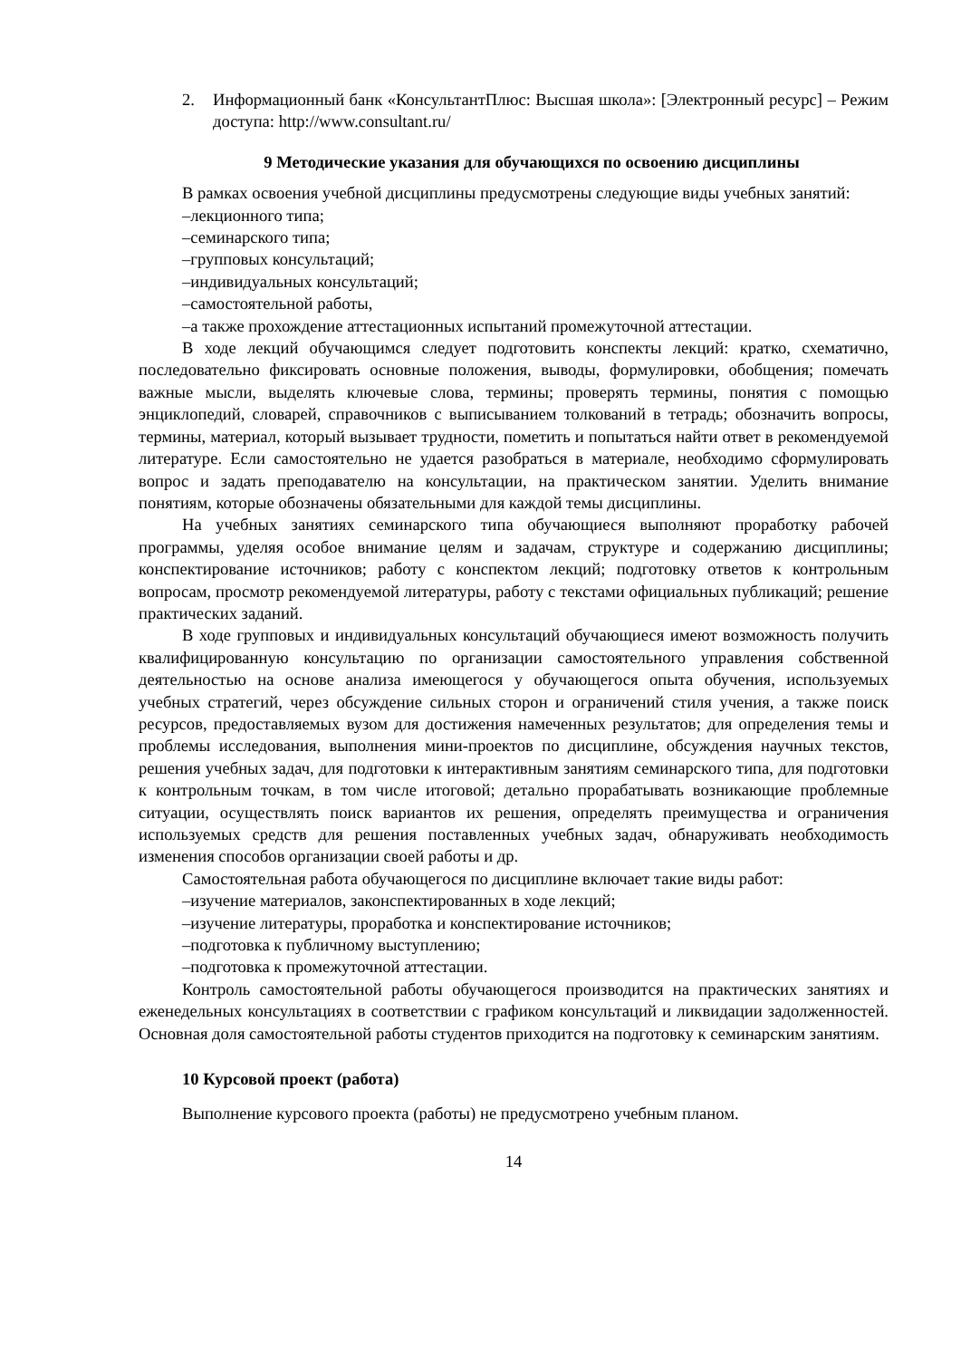2. Информационный банк «КонсультантПлюс: Высшая школа»: [Электронный ресурс] – Режим доступа: http://www.consultant.ru/
9 Методические указания для обучающихся по освоению дисциплины
В рамках освоения учебной дисциплины предусмотрены следующие виды учебных занятий:
–лекционного типа;
–семинарского типа;
–групповых консультаций;
–индивидуальных консультаций;
–самостоятельной работы,
–а также прохождение аттестационных испытаний промежуточной аттестации.
В ходе лекций обучающимся следует подготовить конспекты лекций: кратко, схематично, последовательно фиксировать основные положения, выводы, формулировки, обобщения; помечать важные мысли, выделять ключевые слова, термины; проверять термины, понятия с помощью энциклопедий, словарей, справочников с выписыванием толкований в тетрадь; обозначить вопросы, термины, материал, который вызывает трудности, пометить и попытаться найти ответ в рекомендуемой литературе. Если самостоятельно не удается разобраться в материале, необходимо сформулировать вопрос и задать преподавателю на консультации, на практическом занятии. Уделить внимание понятиям, которые обозначены обязательными для каждой темы дисциплины.
На учебных занятиях семинарского типа обучающиеся выполняют проработку рабочей программы, уделяя особое внимание целям и задачам, структуре и содержанию дисциплины; конспектирование источников; работу с конспектом лекций; подготовку ответов к контрольным вопросам, просмотр рекомендуемой литературы, работу с текстами официальных публикаций; решение практических заданий.
В ходе групповых и индивидуальных консультаций обучающиеся имеют возможность получить квалифицированную консультацию по организации самостоятельного управления собственной деятельностью на основе анализа имеющегося у обучающегося опыта обучения, используемых учебных стратегий, через обсуждение сильных сторон и ограничений стиля учения, а также поиск ресурсов, предоставляемых вузом для достижения намеченных результатов; для определения темы и проблемы исследования, выполнения мини-проектов по дисциплине, обсуждения научных текстов, решения учебных задач, для подготовки к интерактивным занятиям семинарского типа, для подготовки к контрольным точкам, в том числе итоговой; детально прорабатывать возникающие проблемные ситуации, осуществлять поиск вариантов их решения, определять преимущества и ограничения используемых средств для решения поставленных учебных задач, обнаруживать необходимость изменения способов организации своей работы и др.
Самостоятельная работа обучающегося по дисциплине включает такие виды работ:
–изучение материалов, законспектированных в ходе лекций;
–изучение литературы, проработка и конспектирование источников;
–подготовка к публичному выступлению;
–подготовка к промежуточной аттестации.
Контроль самостоятельной работы обучающегося производится на практических занятиях и еженедельных консультациях в соответствии с графиком консультаций и ликвидации задолженностей. Основная доля самостоятельной работы студентов приходится на подготовку к семинарским занятиям.
10 Курсовой проект (работа)
Выполнение курсового проекта (работы) не предусмотрено учебным планом.
14